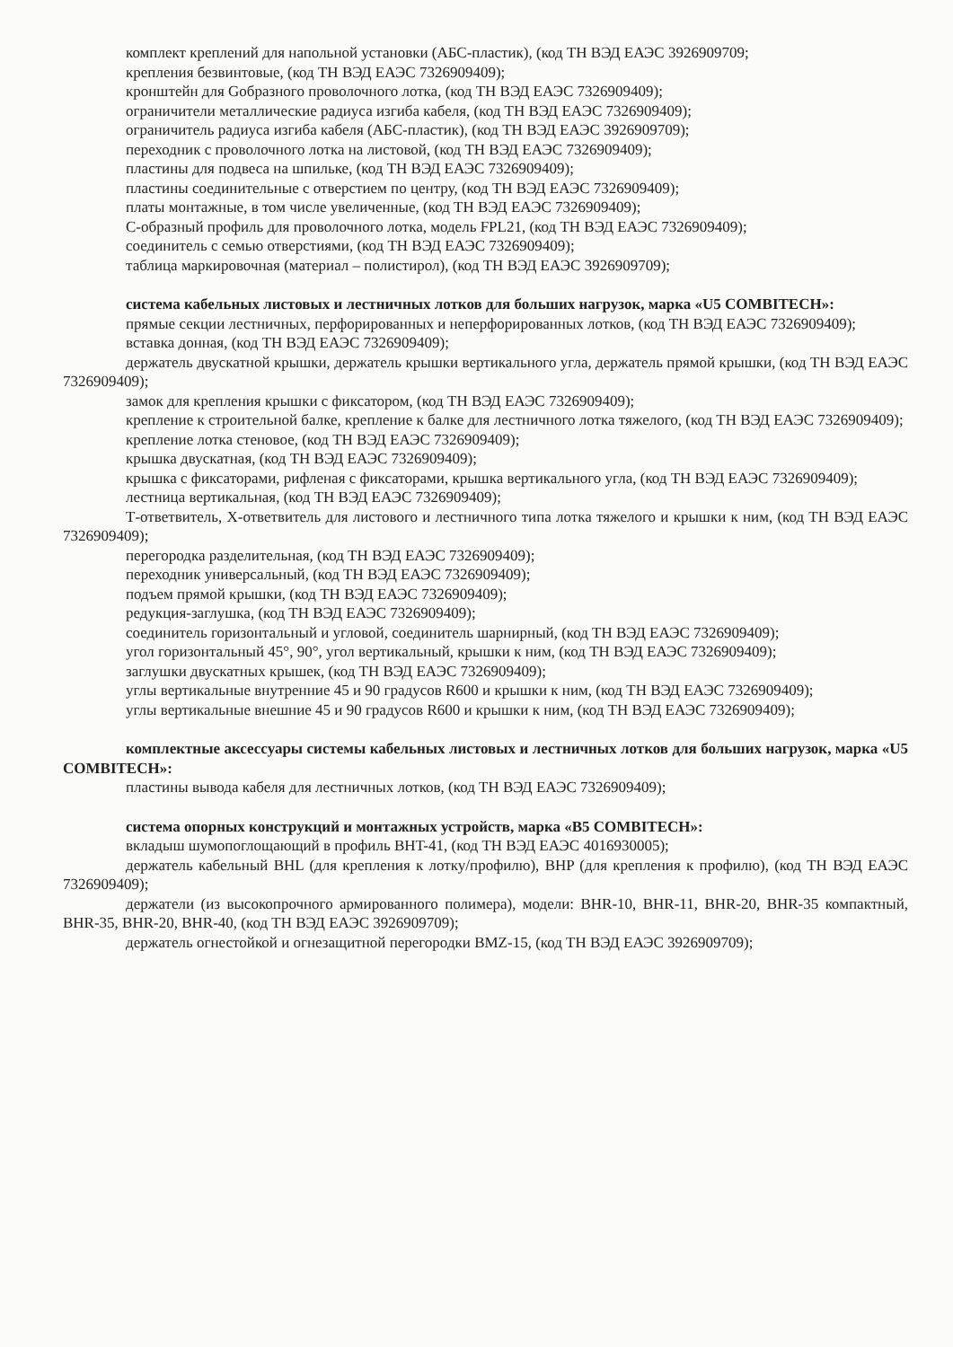комплект креплений для напольной установки (АБС-пластик), (код ТН ВЭД ЕАЭС 3926909709;
крепления безвинтовые, (код ТН ВЭД ЕАЭС 7326909409);
кронштейн для Gобразного проволочного лотка, (код ТН ВЭД ЕАЭС 7326909409);
ограничители металлические радиуса изгиба кабеля, (код ТН ВЭД ЕАЭС 7326909409);
ограничитель радиуса изгиба кабеля (АБС-пластик), (код ТН ВЭД ЕАЭС 3926909709);
переходник с проволочного лотка на листовой, (код ТН ВЭД ЕАЭС 7326909409);
пластины для подвеса на шпильке, (код ТН ВЭД ЕАЭС 7326909409);
пластины соединительные с отверстием по центру, (код ТН ВЭД ЕАЭС 7326909409);
платы монтажные, в том числе увеличенные, (код ТН ВЭД ЕАЭС 7326909409);
С-образный профиль для проволочного лотка, модель FPL21, (код ТН ВЭД ЕАЭС 7326909409);
соединитель с семью отверстиями, (код ТН ВЭД ЕАЭС 7326909409);
таблица маркировочная (материал – полистирол), (код ТН ВЭД ЕАЭС 3926909709);
система кабельных листовых и лестничных лотков для больших нагрузок, марка «U5 COMBITECH»:
прямые секции лестничных, перфорированных и неперфорированных лотков, (код ТН ВЭД ЕАЭС 7326909409);
вставка донная, (код ТН ВЭД ЕАЭС 7326909409);
держатель двускатной крышки, держатель крышки вертикального угла, держатель прямой крышки, (код ТН ВЭД ЕАЭС 7326909409);
замок для крепления крышки с фиксатором, (код ТН ВЭД ЕАЭС 7326909409);
крепление к строительной балке, крепление к балке для лестничного лотка тяжелого, (код ТН ВЭД ЕАЭС 7326909409);
крепление лотка стеновое, (код ТН ВЭД ЕАЭС 7326909409);
крышка двускатная, (код ТН ВЭД ЕАЭС 7326909409);
крышка с фиксаторами, рифленая с фиксаторами, крышка вертикального угла, (код ТН ВЭД ЕАЭС 7326909409);
лестница вертикальная, (код ТН ВЭД ЕАЭС 7326909409);
Т-ответвитель, Х-ответвитель для листового и лестничного типа лотка тяжелого и крышки к ним, (код ТН ВЭД ЕАЭС 7326909409);
перегородка разделительная, (код ТН ВЭД ЕАЭС 7326909409);
переходник универсальный, (код ТН ВЭД ЕАЭС 7326909409);
подъем прямой крышки, (код ТН ВЭД ЕАЭС 7326909409);
редукция-заглушка, (код ТН ВЭД ЕАЭС 7326909409);
соединитель горизонтальный и угловой, соединитель шарнирный, (код ТН ВЭД ЕАЭС 7326909409);
угол горизонтальный 45°, 90°, угол вертикальный, крышки к ним, (код ТН ВЭД ЕАЭС 7326909409);
заглушки двускатных крышек, (код ТН ВЭД ЕАЭС 7326909409);
углы вертикальные внутренние 45 и 90 градусов R600 и крышки к ним, (код ТН ВЭД ЕАЭС 7326909409);
углы вертикальные внешние 45 и 90 градусов R600 и крышки к ним, (код ТН ВЭД ЕАЭС 7326909409);
комплектные аксессуары системы кабельных листовых и лестничных лотков для больших нагрузок, марка «U5 COMBITECH»:
пластины вывода кабеля для лестничных лотков, (код ТН ВЭД ЕАЭС 7326909409);
система опорных конструкций и монтажных устройств, марка «B5 COMBITECH»:
вкладыш шумопоглощающий в профиль BHT-41, (код ТН ВЭД ЕАЭС 4016930005);
держатель кабельный BHL (для крепления к лотку/профилю), BHP (для крепления к профилю), (код ТН ВЭД ЕАЭС 7326909409);
держатели (из высокопрочного армированного полимера), модели: BHR-10, BHR-11, BHR-20, BHR-35 компактный, BHR-35, BHR-20, BHR-40, (код ТН ВЭД ЕАЭС 3926909709);
держатель огнестойкой и огнезащитной перегородки BMZ-15, (код ТН ВЭД ЕАЭС 3926909709);